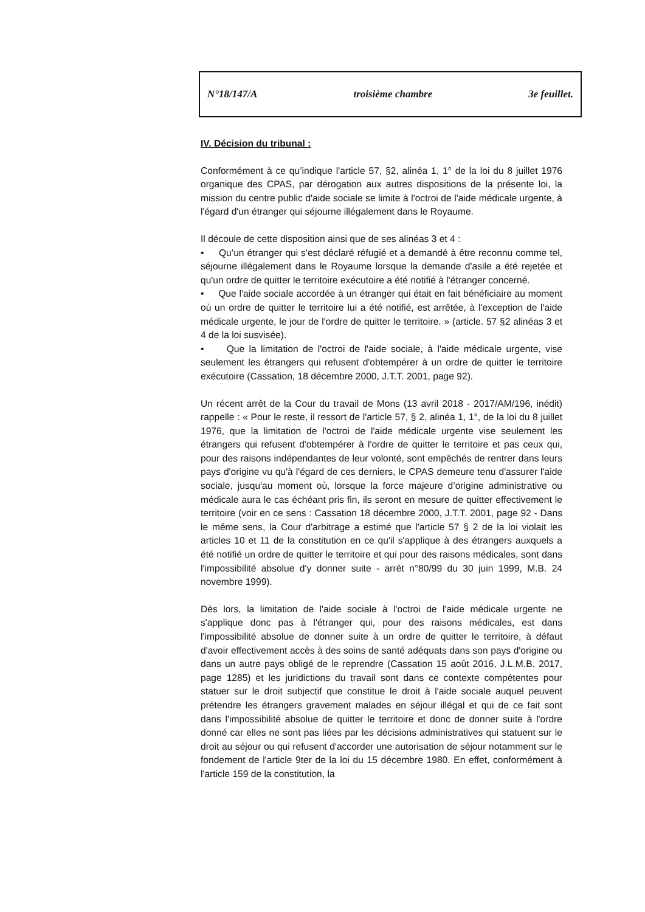N°18/147/A troisième chambre 3e feuillet.
IV. Décision du tribunal :
Conformément à ce qu’indique l'article 57, §2, alinéa 1, 1° de la loi du 8 juillet 1976 organique des CPAS, par dérogation aux autres dispositions de la présente loi, la mission du centre public d'aide sociale se limite à l'octroi de l'aide médicale urgente, à l'égard d'un étranger qui séjourne illégalement dans le Royaume.
Il découle de cette disposition ainsi que de ses alinéas 3 et 4 :
• Qu’un étranger qui s'est déclaré réfugié et a demandé à être reconnu comme tel, séjourne illégalement dans le Royaume lorsque la demande d'asile a été rejetée et qu'un ordre de quitter le territoire exécutoire a été notifié à l'étranger concerné.
• Que l'aide sociale accordée à un étranger qui était en fait bénéficiaire au moment où un ordre de quitter le territoire lui a été notifié, est arrêtée, à l'exception de l'aide médicale urgente, le jour de l'ordre de quitter le territoire. » (article. 57 §2 alinéas 3 et 4 de la loi susvisée).
• Que la limitation de l'octroi de l'aide sociale, à l'aide médicale urgente, vise seulement les étrangers qui refusent d'obtempérer à un ordre de quitter le territoire exécutoire (Cassation, 18 décembre 2000, J.T.T. 2001, page 92).
Un récent arrêt de la Cour du travail de Mons (13 avril 2018 - 2017/AM/196, inédit) rappelle : « Pour le reste, il ressort de l'article 57, § 2, alinéa 1, 1°, de la loi du 8 juillet 1976, que la limitation de l'octroi de l'aide médicale urgente vise seulement les étrangers qui refusent d'obtempérer à l'ordre de quitter le territoire et pas ceux qui, pour des raisons indépendantes de leur volonté, sont empêchés de rentrer dans leurs pays d'origine vu qu'à l'égard de ces derniers, le CPAS demeure tenu d'assurer l'aide sociale, jusqu'au moment où, lorsque la force majeure d’origine administrative ou médicale aura le cas échéant pris fin, ils seront en mesure de quitter effectivement le territoire (voir en ce sens : Cassation 18 décembre 2000, J.T.T. 2001, page 92 - Dans le même sens, la Cour d'arbitrage a estimé que l'article 57 § 2 de la loi violait les articles 10 et 11 de la constitution en ce qu'il s'applique à des étrangers auxquels a été notifié un ordre de quitter le territoire et qui pour des raisons médicales, sont dans l'impossibilité absolue d'y donner suite - arrêt n°80/99 du 30 juin 1999, M.B. 24 novembre 1999).
Dès lors, la limitation de l'aide sociale à l'octroi de l'aide médicale urgente ne s'applique donc pas à l'étranger qui, pour des raisons médicales, est dans l'impossibilité absolue de donner suite à un ordre de quitter le territoire, à défaut d'avoir effectivement accès à des soins de santé adéquats dans son pays d'origine ou dans un autre pays obligé de le reprendre (Cassation 15 août 2016, J.L.M.B. 2017, page 1285) et les juridictions du travail sont dans ce contexte compétentes pour statuer sur le droit subjectif que constitue le droit à l'aide sociale auquel peuvent prétendre les étrangers gravement malades en séjour illégal et qui de ce fait sont dans l'impossibilité absolue de quitter le territoire et donc de donner suite à l'ordre donné car elles ne sont pas liées par les décisions administratives qui statuent sur le droit au séjour ou qui refusent d'accorder une autorisation de séjour notamment sur le fondement de l'article 9ter de la loi du 15 décembre 1980. En effet, conformément à l'article 159 de la constitution, la